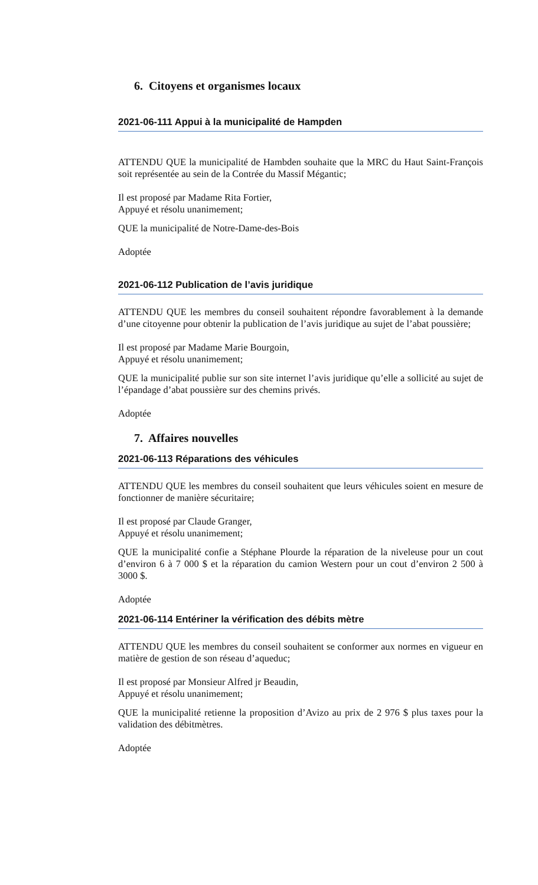6. Citoyens et organismes locaux
2021-06-111 Appui à la municipalité de Hampden
ATTENDU QUE la municipalité de Hambden souhaite que la MRC du Haut Saint-François soit représentée au sein de la Contrée du Massif Mégantic;
Il est proposé par Madame Rita Fortier,
Appuyé et résolu unanimement;
QUE la municipalité de Notre-Dame-des-Bois
Adoptée
2021-06-112 Publication de l’avis juridique
ATTENDU QUE les membres du conseil souhaitent répondre favorablement à la demande d’une citoyenne pour obtenir la publication de l’avis juridique au sujet de l’abat poussière;
Il est proposé par Madame Marie Bourgoin,
Appuyé et résolu unanimement;
QUE la municipalité publie sur son site internet l’avis juridique qu’elle a sollicité au sujet de l’épandage d’abat poussière sur des chemins privés.
Adoptée
7. Affaires nouvelles
2021-06-113 Réparations des véhicules
ATTENDU QUE les membres du conseil souhaitent que leurs véhicules soient en mesure de fonctionner de manière sécuritaire;
Il est proposé par Claude Granger,
Appuyé et résolu unanimement;
QUE la municipalité confie a Stéphane Plourde la réparation de la niveleuse pour un cout d’environ 6 à 7 000 $ et la réparation du camion Western pour un cout d’environ 2 500 à 3000 $.
Adoptée
2021-06-114 Entériner la vérification des débits mètre
ATTENDU QUE les membres du conseil souhaitent se conformer aux normes en vigueur en matière de gestion de son réseau d’aqueduc;
Il est proposé par Monsieur Alfred jr Beaudin,
Appuyé et résolu unanimement;
QUE la municipalité retienne la proposition d’Avizo au prix de 2 976 $ plus taxes pour la validation des débitmètres.
Adoptée